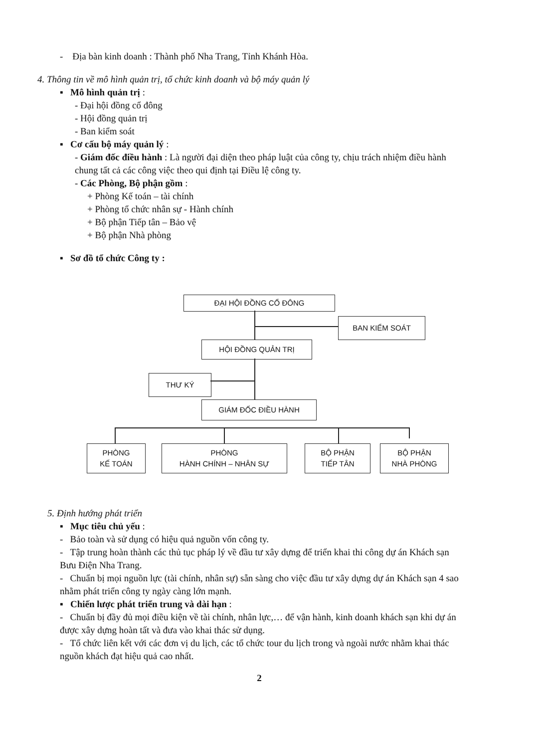- Địa bàn kinh doanh : Thành phố Nha Trang, Tỉnh Khánh Hòa.
4. Thông tin về mô hình quản trị, tổ chức kinh doanh và bộ máy quản lý
▪ Mô hình quản trị :
- Đại hội đồng cổ đông
- Hội đồng quản trị
- Ban kiểm soát
▪ Cơ cấu bộ máy quản lý :
- Giám đốc điều hành : Là người đại diện theo pháp luật của công ty, chịu trách nhiệm điều hành chung tất cả các công việc theo qui định tại Điều lệ công ty.
- Các Phòng, Bộ phận gồm :
+ Phòng Kế toán – tài chính
+ Phòng tổ chức nhân sự - Hành chính
+ Bộ phận Tiếp tân – Bảo vệ
+ Bộ phận Nhà phòng
▪ Sơ đồ tổ chức Công ty :
ĐẠI HỘI ĐỒNG CỔ ĐÔNG
BAN KIỂM SOÁT
HỘI ĐỒNG QUẢN TRỊ
THƯ KÝ
GIÁM ĐỐC ĐIỀU HÀNH
PHÒNG
KẾ TOÁN
PHÒNG
HÀNH CHÍNH – NHÂN SỰ
BỘ PHẬN
TIẾP TÂN
BỘ PHẬN
NHÀ PHÒNG
5. Định hướng phát triển
▪ Mục tiêu chủ yếu :
- Bảo toàn và sử dụng có hiệu quả nguồn vốn công ty.
- Tập trung hoàn thành các thủ tục pháp lý về đầu tư xây dựng để triển khai thi công dự án Khách sạn Bưu Điện Nha Trang.
- Chuẩn bị mọi nguồn lực (tài chính, nhân sự) sẵn sàng cho việc đầu tư xây dựng dự án Khách sạn 4 sao nhằm phát triển công ty ngày càng lớn mạnh.
▪ Chiến lược phát triển trung và dài hạn :
- Chuẩn bị đầy đủ mọi điều kiện về tài chính, nhân lực,… để vận hành, kinh doanh khách sạn khi dự án được xây dựng hoàn tất và đưa vào khai thác sử dụng.
- Tổ chức liên kết với các đơn vị du lịch, các tổ chức tour du lịch trong và ngoài nước nhằm khai thác nguồn khách đạt hiệu quả cao nhất.
2